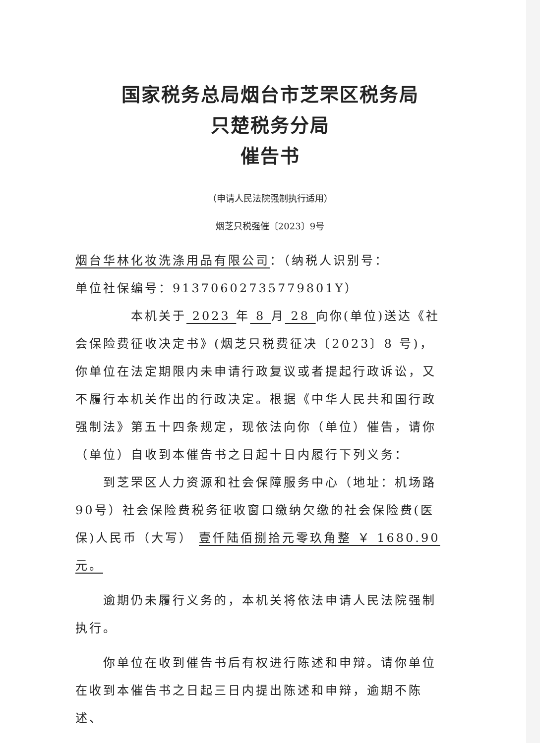国家税务总局烟台市芝罘区税务局
只楚税务分局
催告书
（申请人民法院强制执行适用）
烟芝只税强催〔2023〕9号
烟台华林化妆洗涤用品有限公司：（纳税人识别号：
单位社保编号：91370602735779801Y）
本机关于 2023 年 8 月 28 向你(单位)送达《社会保险费征收决定书》(烟芝只税费征决〔2023〕8 号)，你单位在法定期限内未申请行政复议或者提起行政诉讼，又不履行本机关作出的行政决定。根据《中华人民共和国行政强制法》第五十四条规定，现依法向你（单位）催告，请你（单位）自收到本催告书之日起十日内履行下列义务：
到芝罘区人力资源和社会保障服务中心（地址：机场路90号）社会保险费税务征收窗口缴纳欠缴的社会保险费(医保)人民币（大写） 壹仟陆佰捌拾元零玖角整 ￥ 1680.90 元。
逾期仍未履行义务的，本机关将依法申请人民法院强制执行。
你单位在收到催告书后有权进行陈述和申辩。请你单位在收到本催告书之日起三日内提出陈述和申辩，逾期不陈述、